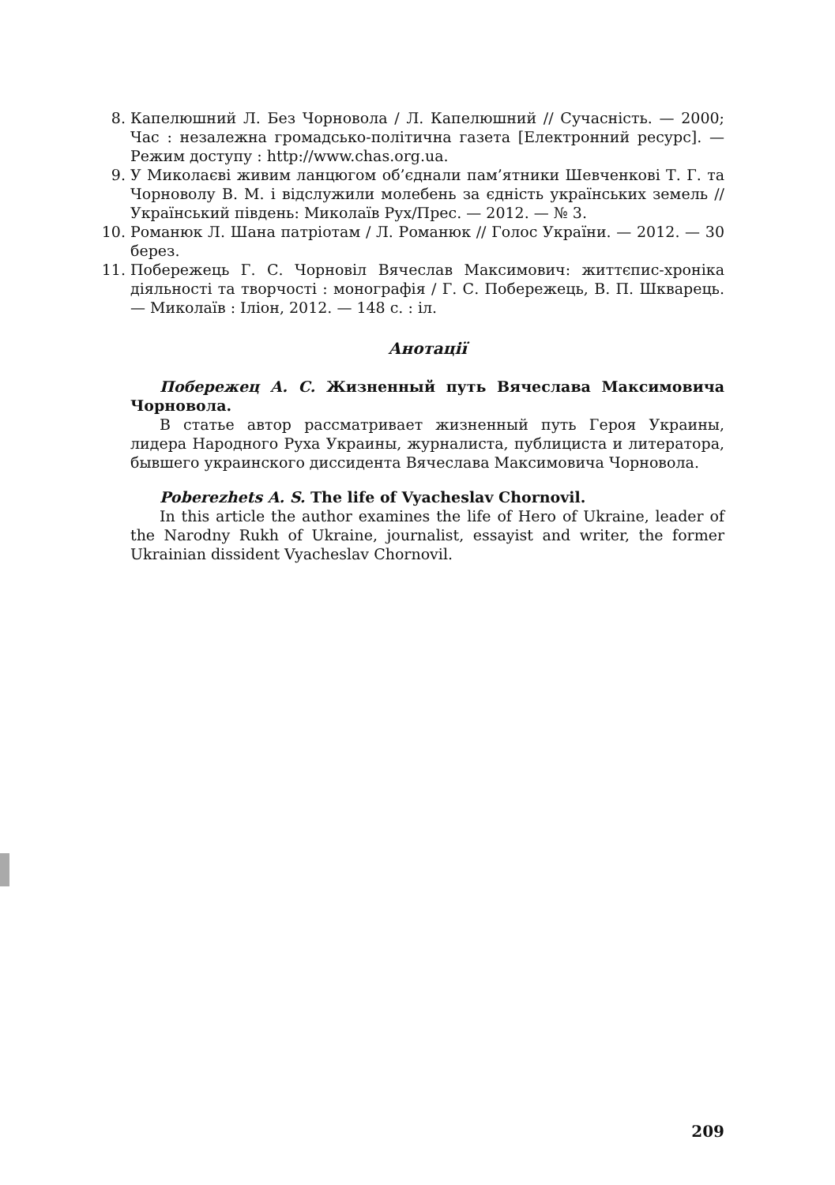8. Капелюшний Л. Без Чорновола / Л. Капелюшний // Сучасність. — 2000; Час : незалежна громадсько-політична газета [Електронний ресурс]. — Режим доступу : http://www.chas.org.ua.
9. У Миколаєві живим ланцюгом об’єднали пам’ятники Шевченкові Т. Г. та Чорноволу В. М. і відслужили молебень за єдність українських земель // Український південь: Миколаїв Рух/Прес. — 2012. — № 3.
10. Романюк Л. Шана патріотам / Л. Романюк // Голос України. — 2012. — 30 берез.
11. Побережець Г. С. Чорновіл Вячеслав Максимович: життєпис-хроніка діяльності та творчості : монографія / Г. С. Побережець, В. П. Шкварець. — Миколаїв : Іліон, 2012. — 148 с. : іл.
Анотації
Побережец А. С. Жизненный путь Вячеслава Максимовича Чорновола.
В статье автор рассматривает жизненный путь Героя Украины, лидера Народного Руха Украины, журналиста, публициста и литератора, бывшего украинского диссидента Вячеслава Максимовича Чорновола.
Poberezhets A. S. The life of Vyacheslav Chornovil.
In this article the author examines the life of Hero of Ukraine, leader of the Narodny Rukh of Ukraine, journalist, essayist and writer, the former Ukrainian dissident Vyacheslav Chornovil.
209